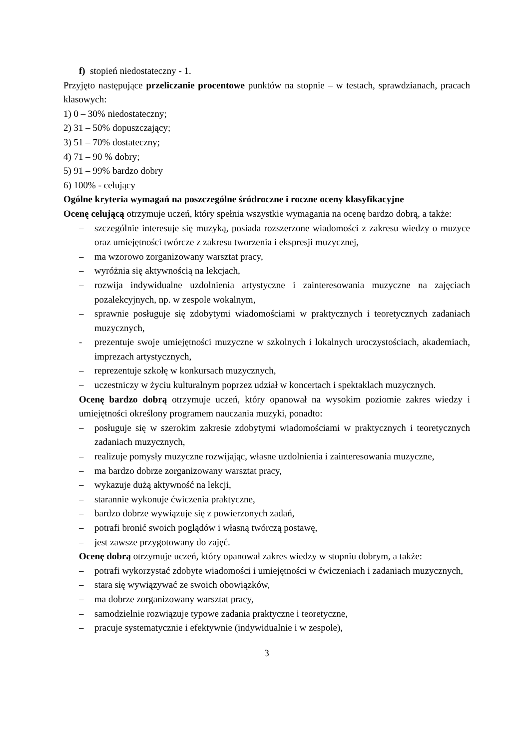f) stopień niedostateczny - 1.
Przyjęto następujące przeliczanie procentowe punktów na stopnie – w testach, sprawdzianach, pracach klasowych:
1) 0 – 30% niedostateczny;
2) 31 – 50% dopuszczający;
3) 51 – 70% dostateczny;
4) 71 – 90 % dobry;
5) 91 – 99% bardzo dobry
6) 100% - celujący
Ogólne kryteria wymagań na poszczególne śródroczne i roczne oceny klasyfikacyjne
Ocenę celującą otrzymuje uczeń, który spełnia wszystkie wymagania na ocenę bardzo dobrą, a także:
– szczególnie interesuje się muzyką, posiada rozszerzone wiadomości z zakresu wiedzy o muzyce oraz umiejętności twórcze z zakresu tworzenia i ekspresji muzycznej,
– ma wzorowo zorganizowany warsztat pracy,
– wyróżnia się aktywnością na lekcjach,
– rozwija indywidualne uzdolnienia artystyczne i zainteresowania muzyczne na zajęciach pozalekcyjnych, np. w zespole wokalnym,
– sprawnie posługuje się zdobytymi wiadomościami w praktycznych i teoretycznych zadaniach muzycznych,
- prezentuje swoje umiejętności muzyczne w szkolnych i lokalnych uroczystościach, akademiach, imprezach artystycznych,
– reprezentuje szkołę w konkursach muzycznych,
– uczestniczy w życiu kulturalnym poprzez udział w koncertach i spektaklach muzycznych.
Ocenę bardzo dobrą otrzymuje uczeń, który opanował na wysokim poziomie zakres wiedzy i umiejętności określony programem nauczania muzyki, ponadto:
– posługuje się w szerokim zakresie zdobytymi wiadomościami w praktycznych i teoretycznych zadaniach muzycznych,
– realizuje pomysły muzyczne rozwijając, własne uzdolnienia i zainteresowania muzyczne,
– ma bardzo dobrze zorganizowany warsztat pracy,
– wykazuje dużą aktywność na lekcji,
– starannie wykonuje ćwiczenia praktyczne,
– bardzo dobrze wywiązuje się z powierzonych zadań,
– potrafi bronić swoich poglądów i własną twórczą postawę,
– jest zawsze przygotowany do zajęć.
Ocenę dobrą otrzymuje uczeń, który opanował zakres wiedzy w stopniu dobrym, a także:
– potrafi wykorzystać zdobyte wiadomości i umiejętności w ćwiczeniach i zadaniach muzycznych,
– stara się wywiązywać ze swoich obowiązków,
– ma dobrze zorganizowany warsztat pracy,
– samodzielnie rozwiązuje typowe zadania praktyczne i teoretyczne,
– pracuje systematycznie i efektywnie (indywidualnie i w zespole),
3